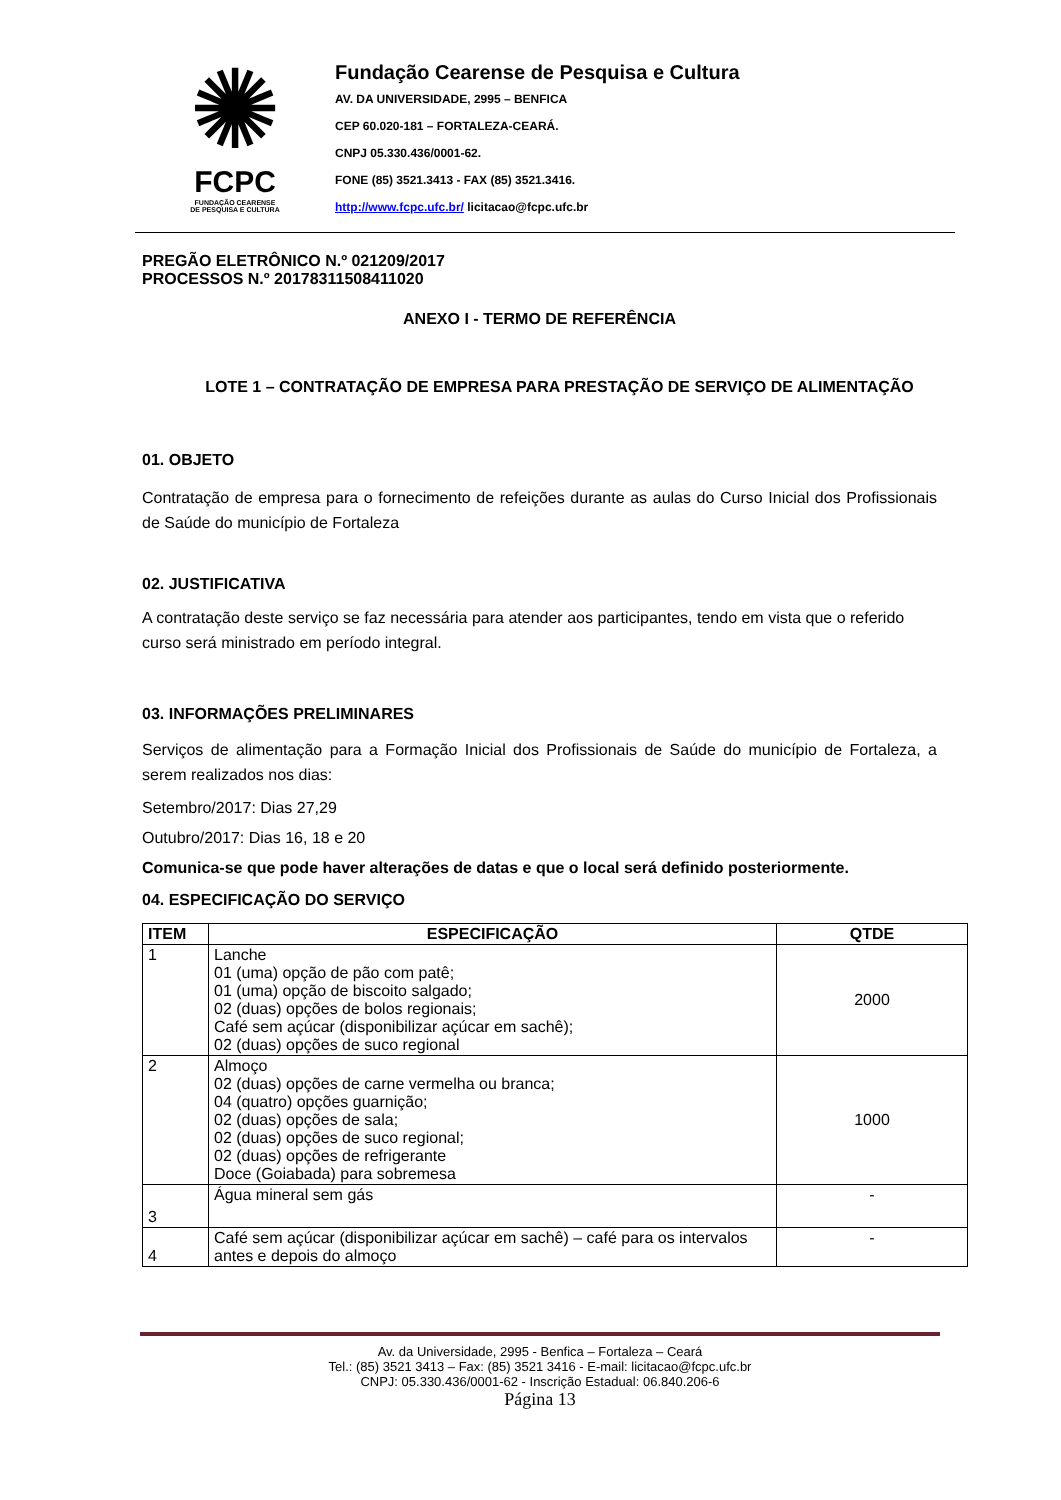✺
FCPC
FUNDAÇÃO CEARENSE
DE PESQUISA E CULTURA
Fundação Cearense de Pesquisa e Cultura
AV. DA UNIVERSIDADE, 2995 – BENFICA
CEP 60.020-181 – FORTALEZA-CEARÁ.
CNPJ 05.330.436/0001-62.
FONE (85) 3521.3413 - FAX (85) 3521.3416.
http://www.fcpc.ufc.br/ licitacao@fcpc.ufc.br
PREGÃO ELETRÔNICO N.º 021209/2017
PROCESSOS N.º 20178311508411020
ANEXO I - TERMO DE REFERÊNCIA
LOTE 1 – CONTRATAÇÃO DE EMPRESA PARA PRESTAÇÃO DE SERVIÇO DE ALIMENTAÇÃO
01. OBJETO
Contratação de empresa para o fornecimento de refeições durante as aulas do Curso Inicial dos Profissionais de Saúde do município de Fortaleza
02. JUSTIFICATIVA
A contratação deste serviço se faz necessária para atender aos participantes, tendo em vista que o referido curso será ministrado em período integral.
03. INFORMAÇÕES PRELIMINARES
Serviços de alimentação para a Formação Inicial dos Profissionais de Saúde do município de Fortaleza, a serem realizados nos dias:
Setembro/2017: Dias 27,29
Outubro/2017: Dias 16, 18 e 20
Comunica-se que pode haver alterações de datas e que o local será definido posteriormente.
04. ESPECIFICAÇÃO DO SERVIÇO
| ITEM | ESPECIFICAÇÃO | QTDE |
| --- | --- | --- |
| 1 | Lanche 01 (uma) opção de pão com patê; 01 (uma) opção de biscoito salgado; 02 (duas) opções de bolos regionais; Café sem açúcar (disponibilizar açúcar em sachê); 02 (duas) opções de suco regional | 2000 |
| 2 | Almoço 02 (duas) opções de carne vermelha ou branca; 04 (quatro) opções guarnição; 02 (duas) opções de sala; 02 (duas) opções de suco regional; 02 (duas) opções de refrigerante Doce (Goiabada) para sobremesa | 1000 |
| 3 | Água mineral sem gás | - |
| 4 | Café sem açúcar (disponibilizar açúcar em sachê) – café para os intervalos antes e depois do almoço | - |
Av. da Universidade, 2995 - Benfica – Fortaleza – Ceará
Tel.: (85) 3521 3413 – Fax: (85) 3521 3416 - E-mail: licitacao@fcpc.ufc.br
CNPJ: 05.330.436/0001-62 - Inscrição Estadual: 06.840.206-6
Página 13